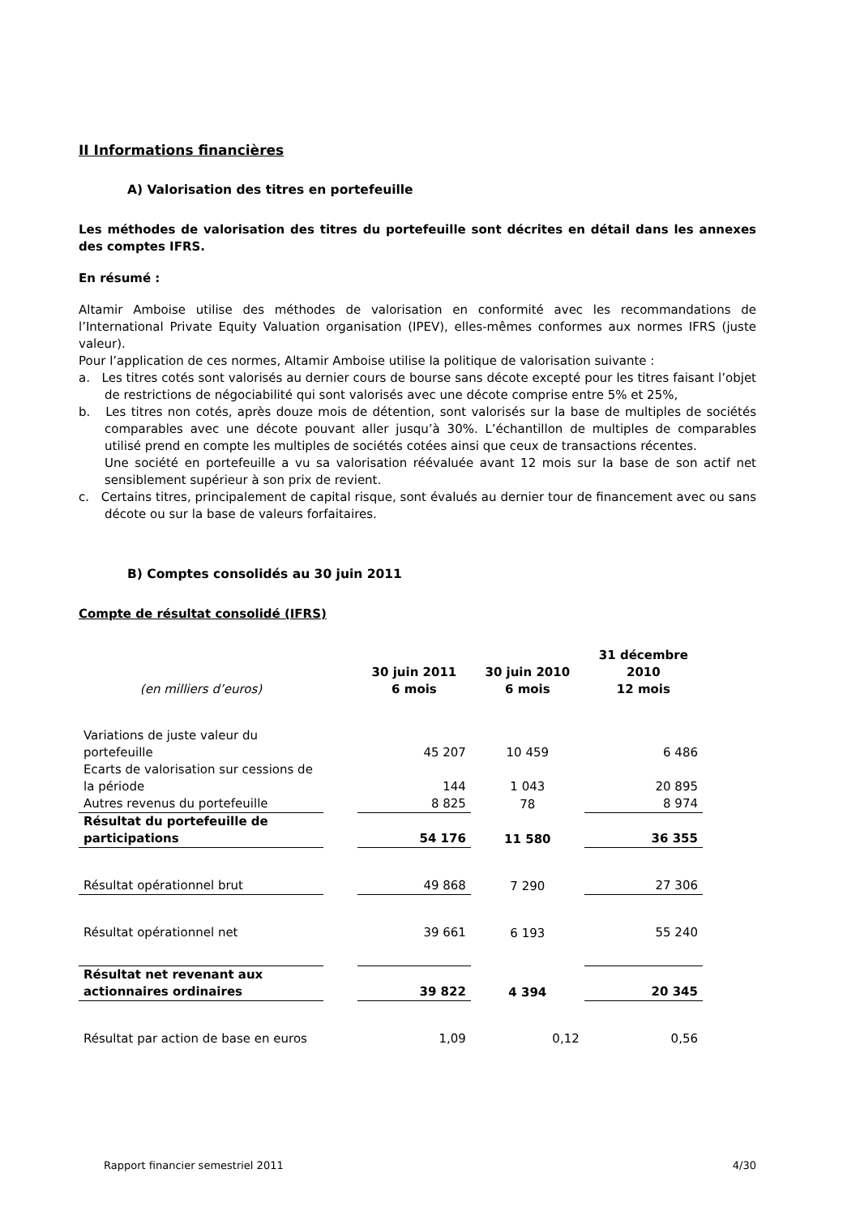II Informations financières
A) Valorisation des titres en portefeuille
Les méthodes de valorisation des titres du portefeuille sont décrites en détail dans les annexes des comptes IFRS.
En résumé :
Altamir Amboise utilise des méthodes de valorisation en conformité avec les recommandations de l’International Private Equity Valuation organisation (IPEV), elles-mêmes conformes aux normes IFRS (juste valeur).
Pour l’application de ces normes, Altamir Amboise utilise la politique de valorisation suivante :
a. Les titres cotés sont valorisés au dernier cours de bourse sans décote excepté pour les titres faisant l’objet de restrictions de négociabilité qui sont valorisés avec une décote comprise entre 5% et 25%,
b. Les titres non cotés, après douze mois de détention, sont valorisés sur la base de multiples de sociétés comparables avec une décote pouvant aller jusqu’à 30%. L’échantillon de multiples de comparables utilisé prend en compte les multiples de sociétés cotées ainsi que ceux de transactions récentes.
Une société en portefeuille a vu sa valorisation réévaluée avant 12 mois sur la base de son actif net sensiblement supérieur à son prix de revient.
c. Certains titres, principalement de capital risque, sont évalués au dernier tour de financement avec ou sans décote ou sur la base de valeurs forfaitaires.
B) Comptes consolidés au 30 juin 2011
Compte de résultat consolidé (IFRS)
| (en milliers d’euros) | | 30 juin 2011 6 mois | 30 juin 2010 6 mois | 31 décembre 2010 12 mois |
| --- | --- | --- | --- | --- |
| Variations de juste valeur du portefeuille | | 45 207 | 10 459 | 6 486 |
| Ecarts de valorisation sur cessions de la période | | 144 | 1 043 | 20 895 |
| Autres revenus du portefeuille | | 8 825 | 78 | 8 974 |
| Résultat du portefeuille de participations | | 54 176 | 11 580 | 36 355 |
| Résultat opérationnel brut | | 49 868 | 7 290 | 27 306 |
| Résultat opérationnel net | | 39 661 | 6 193 | 55 240 |
| Résultat net revenant aux actionnaires ordinaires | | 39 822 | 4 394 | 20 345 |
| Résultat par action de base en euros | | 1,09 | 0,12 | 0,56 |
Rapport financier semestriel 2011 4/30